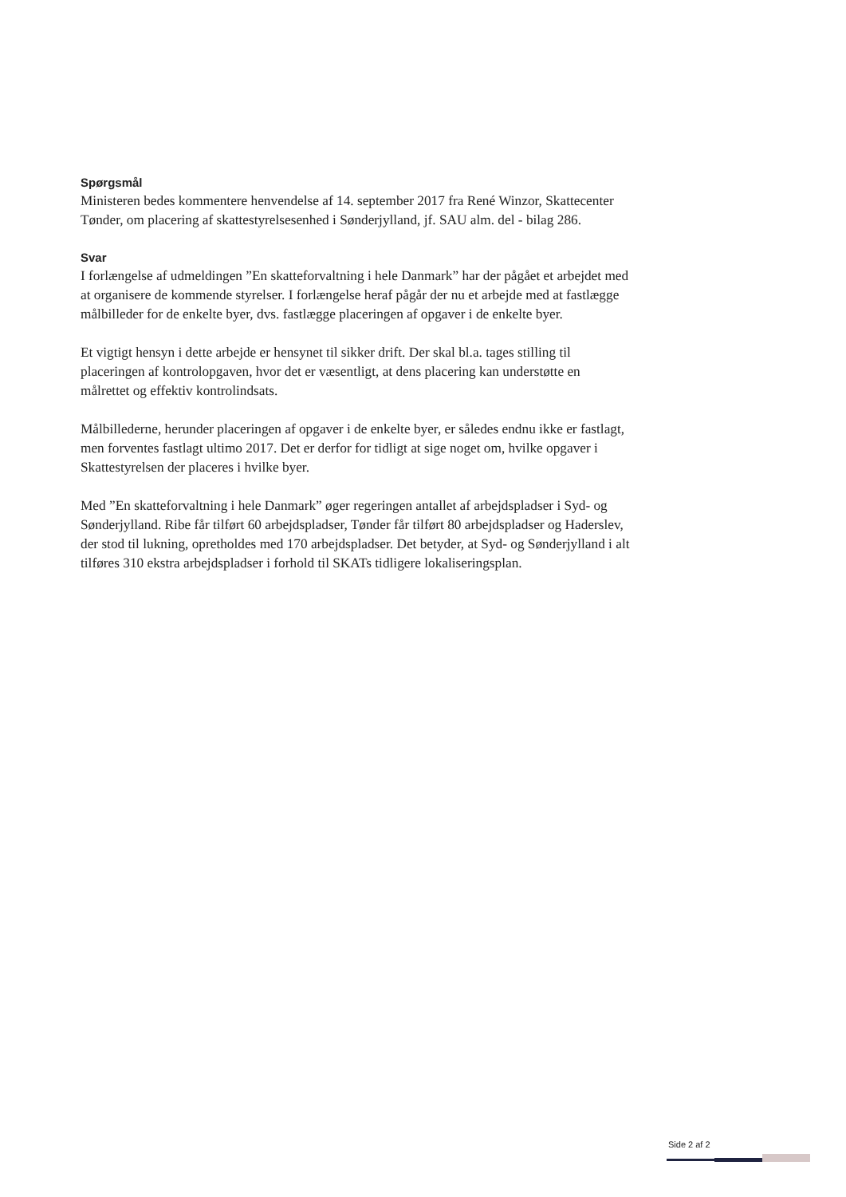Spørgsmål
Ministeren bedes kommentere henvendelse af 14. september 2017 fra René Winzor, Skattecenter Tønder, om placering af skattestyrelsesenhed i Sønderjylland, jf. SAU alm. del - bilag 286.
Svar
I forlængelse af udmeldingen ”En skatteforvaltning i hele Danmark” har der pågået et arbejdet med at organisere de kommende styrelser. I forlængelse heraf pågår der nu et arbejde med at fastlægge målbilleder for de enkelte byer, dvs. fastlægge placeringen af opgaver i de enkelte byer.
Et vigtigt hensyn i dette arbejde er hensynet til sikker drift. Der skal bl.a. tages stilling til placeringen af kontrolopgaven, hvor det er væsentligt, at dens placering kan understøtte en målrettet og effektiv kontrolindsats.
Målbillederne, herunder placeringen af opgaver i de enkelte byer, er således endnu ikke er fastlagt, men forventes fastlagt ultimo 2017. Det er derfor for tidligt at sige noget om, hvilke opgaver i Skattestyrelsen der placeres i hvilke byer.
Med ”En skatteforvaltning i hele Danmark” øger regeringen antallet af arbejdspladser i Syd- og Sønderjylland. Ribe får tilført 60 arbejdspladser, Tønder får tilført 80 arbejdspladser og Haderslev, der stod til lukning, opretholdes med 170 arbejdspladser. Det betyder, at Syd- og Sønderjylland i alt tilføres 310 ekstra arbejdspladser i forhold til SKATs tidligere lokaliseringsplan.
Side 2 af 2